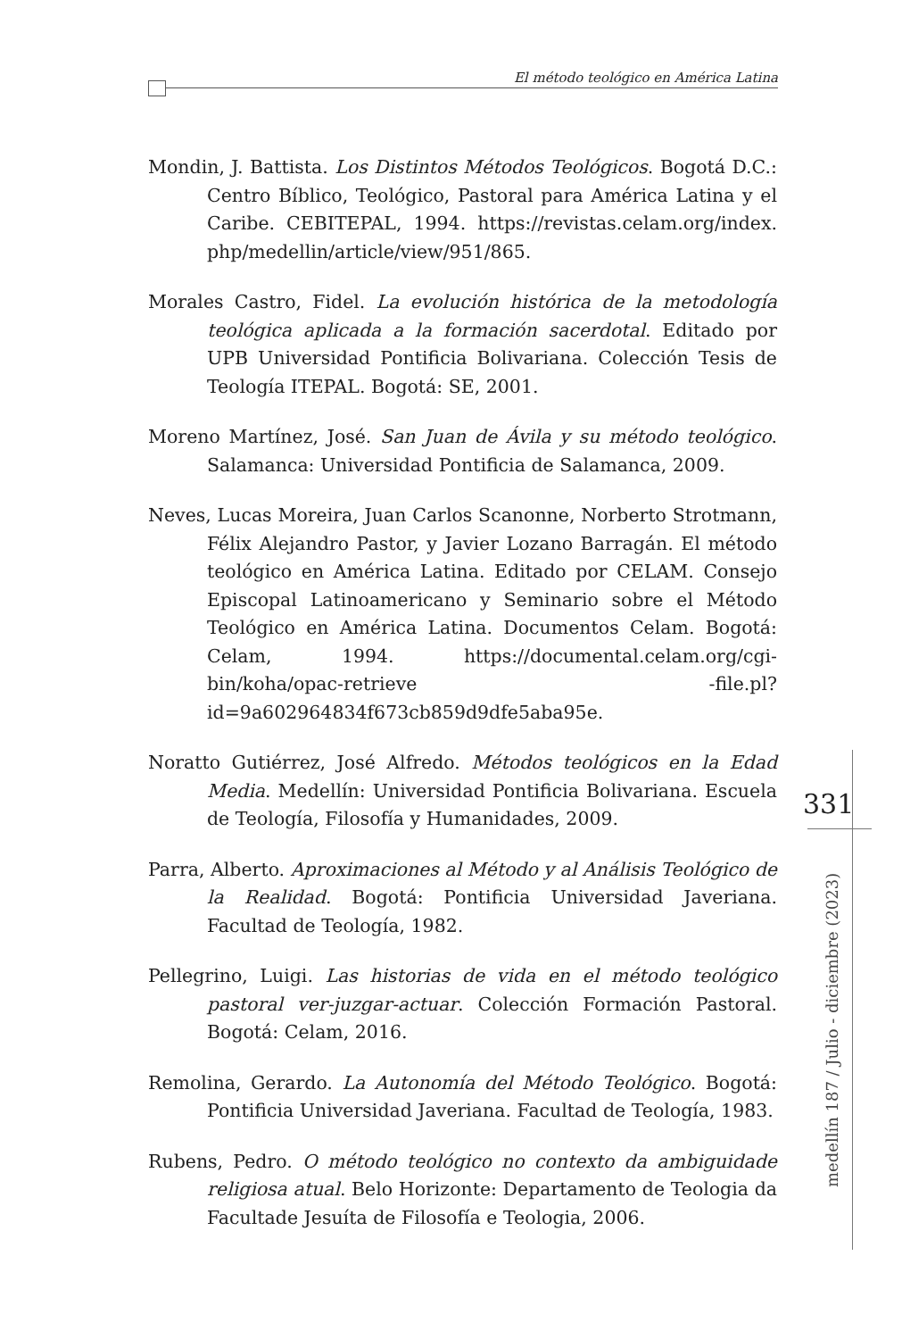El método teológico en América Latina
Mondin, J. Battista. Los Distintos Métodos Teológicos. Bogotá D.C.: Centro Bíblico, Teológico, Pastoral para América Latina y el Caribe. CEBITEPAL, 1994. https://revistas.celam.org/index. php/medellin/article/view/951/865.
Morales Castro, Fidel. La evolución histórica de la metodología teológica aplicada a la formación sacerdotal. Editado por UPB Universidad Pontificia Bolivariana. Colección Tesis de Teología ITEPAL. Bogotá: SE, 2001.
Moreno Martínez, José. San Juan de Ávila y su método teológico. Salamanca: Universidad Pontificia de Salamanca, 2009.
Neves, Lucas Moreira, Juan Carlos Scanonne, Norberto Strotmann, Félix Alejandro Pastor, y Javier Lozano Barragán. El método teológico en América Latina. Editado por CELAM. Consejo Episcopal Latinoamericano y Seminario sobre el Método Teológico en América Latina. Documentos Celam. Bogotá: Celam, 1994. https://documental.celam.org/cgi-bin/koha/opac-retrieve -file.pl?id=9a602964834f673cb859d9dfe5aba95e.
Noratto Gutiérrez, José Alfredo. Métodos teológicos en la Edad Media. Medellín: Universidad Pontificia Bolivariana. Escuela de Teología, Filosofía y Humanidades, 2009.
Parra, Alberto. Aproximaciones al Método y al Análisis Teológico de la Realidad. Bogotá: Pontificia Universidad Javeriana. Facultad de Teología, 1982.
Pellegrino, Luigi. Las historias de vida en el método teológico pastoral ver-juzgar-actuar. Colección Formación Pastoral. Bogotá: Celam, 2016.
Remolina, Gerardo. La Autonomía del Método Teológico. Bogotá: Pontificia Universidad Javeriana. Facultad de Teología, 1983.
Rubens, Pedro. O método teológico no contexto da ambiguidade religiosa atual. Belo Horizonte: Departamento de Teologia da Facultade Jesuíta de Filosofía e Teologia, 2006.
331
medellín 187 / Julio - diciembre (2023)